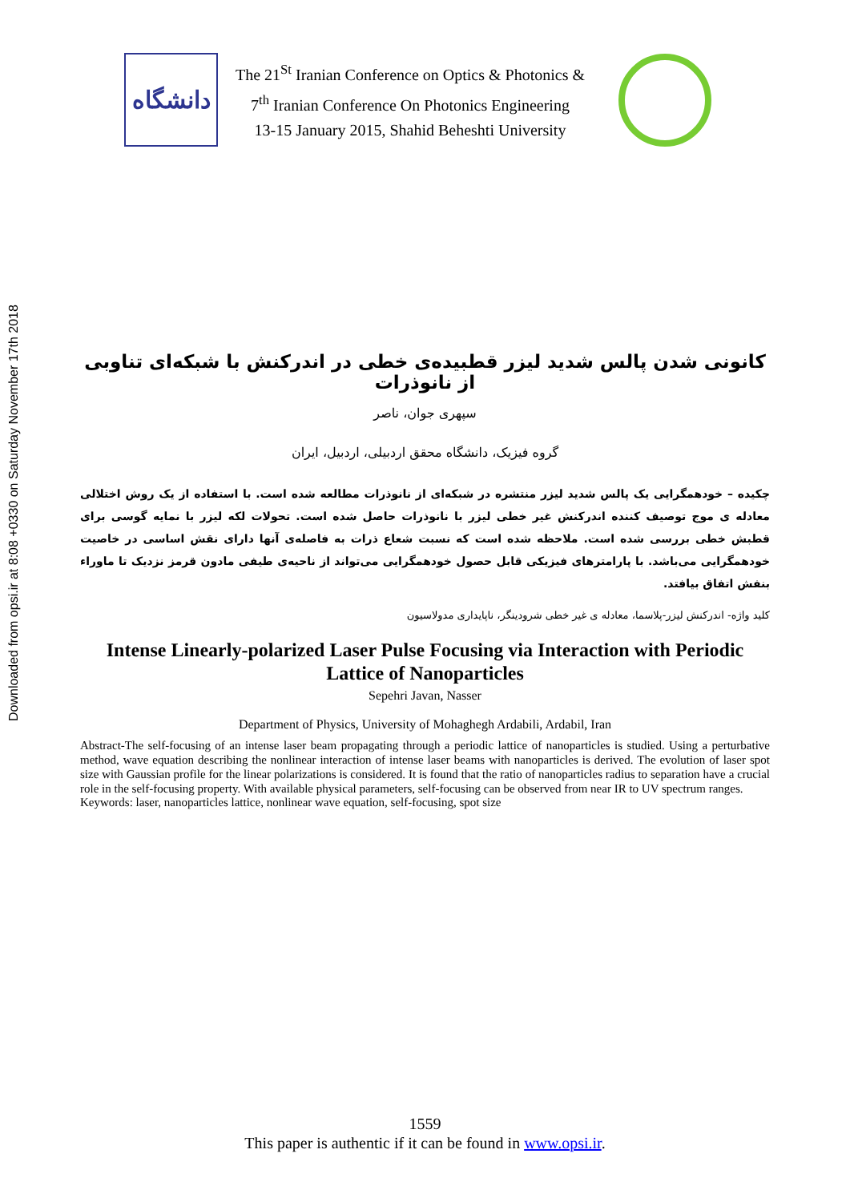Downloaded from opsi.ir at 8:08 +0330 on Saturday November 17th 2018
دانشگاه
The 21<sup>St</sup> Iranian Conference on Optics & Photonics &
7<sup>th</sup> Iranian Conference On Photonics Engineering
13-15 January 2015, Shahid Beheshti University
کانونی شدن پالس شدید لیزر قطبیده‌ی خطی در اندرکنش با شبکه‌ای تناوبی از نانوذرات
سپهری جوان، ناصر
گروه فیزیک، دانشگاه محقق اردبیلی، اردبیل، ایران
چکیده – خودهمگرایی یک پالس شدید لیزر منتشره در شبکه‌ای از نانوذرات مطالعه شده است. با استفاده از یک روش اختلالی معادله ی موج توصیف کننده اندرکنش غیر خطی لیزر با نانوذرات حاصل شده است. تحولات لکه لیزر با نمایه گوسی برای قطبش خطی بررسی شده است. ملاحظه شده است که نسبت شعاع ذرات به فاصله‌ی آنها دارای نقش اساسی در خاصیت خودهمگرایی می‌باشد. با پارامترهای فیزیکی قابل حصول خودهمگرایی می‌تواند از ناحیه‌ی طیفی مادون قرمز نزدیک تا ماوراء بنفش اتفاق بیافتد.
کلید واژه- اندرکنش لیزر-پلاسما، معادله ی غیر خطی شرودینگر، ناپایداری مدولاسیون
Intense Linearly-polarized Laser Pulse Focusing via Interaction with Periodic Lattice of Nanoparticles
Sepehri Javan, Nasser
Department of Physics, University of Mohaghegh Ardabili, Ardabil, Iran
Abstract-The self-focusing of an intense laser beam propagating through a periodic lattice of nanoparticles is studied. Using a perturbative method, wave equation describing the nonlinear interaction of intense laser beams with nanoparticles is derived. The evolution of laser spot size with Gaussian profile for the linear polarizations is considered. It is found that the ratio of nanoparticles radius to separation have a crucial role in the self-focusing property. With available physical parameters, self-focusing can be observed from near IR to UV spectrum ranges.
Keywords: laser, nanoparticles lattice, nonlinear wave equation, self-focusing, spot size
1559
This paper is authentic if it can be found in www.opsi.ir.